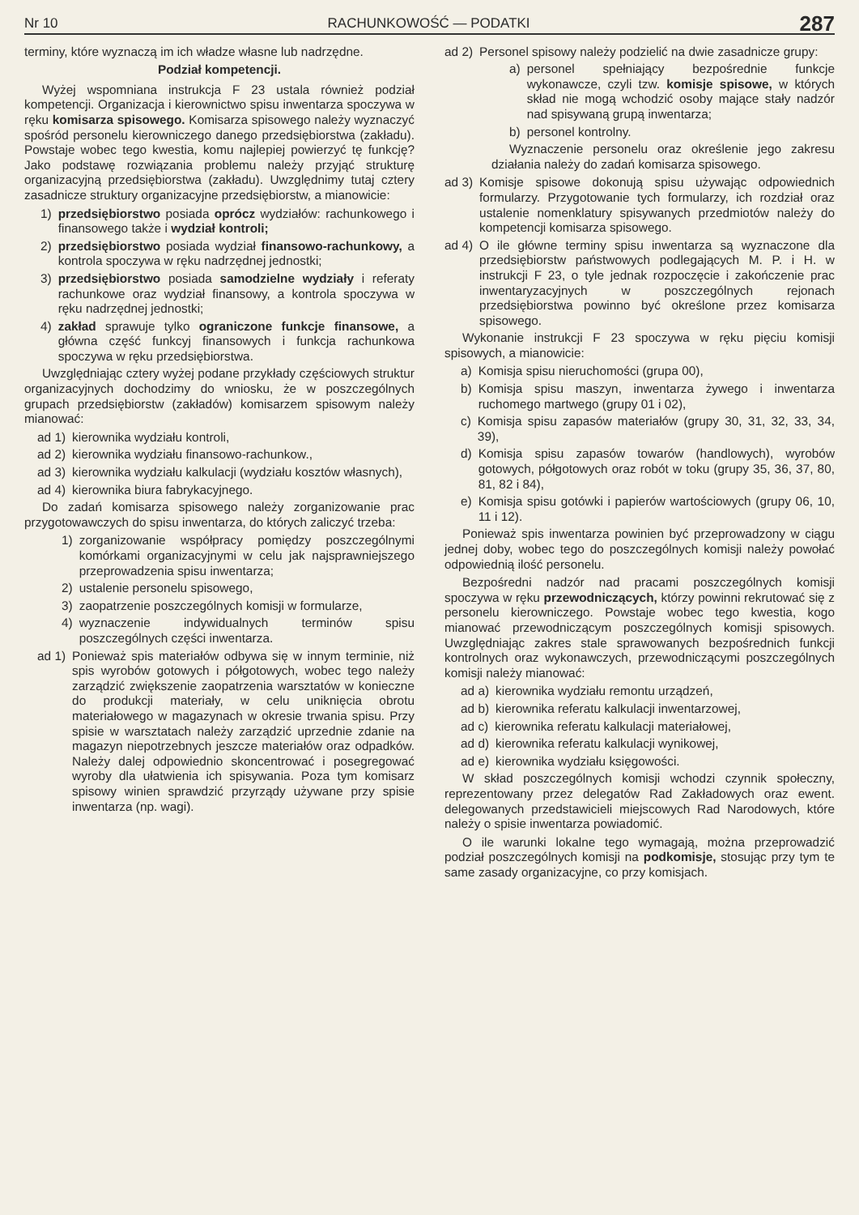Nr 10 RACHUNKOWOŚĆ — PODATKI 287
terminy, które wyznaczą im ich władze własne lub nadrzędne.
Podział kompetencji.
Wyżej wspomniana instrukcja F 23 ustala również podział kompetencji. Organizacja i kierownictwo spisu inwentarza spoczywa w ręku komisarza spisowego. Komisarza spisowego należy wyznaczyć spośród personelu kierowniczego danego przedsiębiorstwa (zakładu). Powstaje wobec tego kwestia, komu najlepiej powierzyć tę funkcję? Jako podstawę rozwiązania problemu należy przyjąć strukturę organizacyjną przedsiębiorstwa (zakładu). Uwzględnimy tutaj cztery zasadnicze struktury organizacyjne przedsiębiorstw, a mianowicie:
1) przedsiębiorstwo posiada oprócz wydziałów: rachunkowego i finansowego także i wydział kontroli;
2) przedsiębiorstwo posiada wydział finansowo-rachunkowy, a kontrola spoczywa w ręku nadrzędnej jednostki;
3) przedsiębiorstwo posiada samodzielne wydziały i referaty rachunkowe oraz wydział finansowy, a kontrola spoczywa w ręku nadrzędnej jednostki;
4) zakład sprawuje tylko ograniczone funkcje finansowe, a główna część funkcyj finansowych i funkcja rachunkowa spoczywa w ręku przedsiębiorstwa.
Uwzględniając cztery wyżej podane przykłady częściowych struktur organizacyjnych dochodzimy do wniosku, że w poszczególnych grupach przedsiębiorstw (zakładów) komisarzem spisowym należy mianować:
ad 1) kierownika wydziału kontroli,
ad 2) kierownika wydziału finansowo-rachunkow.,
ad 3) kierownika wydziału kalkulacji (wydziału kosztów własnych),
ad 4) kierownika biura fabrykacyjnego.
Do zadań komisarza spisowego należy zorganizowanie prac przygotowawczych do spisu inwentarza, do których zaliczyć trzeba:
1) zorganizowanie współpracy pomiędzy poszczególnymi komórkami organizacyjnymi w celu jak najsprawniejszego przeprowadzenia spisu inwentarza;
2) ustalenie personelu spisowego,
3) zaopatrzenie poszczególnych komisji w formularze,
4) wyznaczenie indywidualnych terminów spisu poszczególnych części inwentarza.
ad 1) Ponieważ spis materiałów odbywa się w innym terminie, niż spis wyrobów gotowych i półgotowych, wobec tego należy zarządzić zwiększenie zaopatrzenia warsztatów w konieczne do produkcji materiały, w celu uniknięcia obrotu materiałowego w magazynach w okresie trwania spisu. Przy spisie w warsztatach należy zarządzić uprzednie zdanie na magazyn niepotrzebnych jeszcze materiałów oraz odpadków. Należy dalej odpowiednio skoncentrować i posegregować wyroby dla ułatwienia ich spisywania. Poza tym komisarz spisowy winien sprawdzić przyrządy używane przy spisie inwentarza (np. wagi).
ad 2) Personel spisowy należy podzielić na dwie zasadnicze grupy:
a) personel spełniający bezpośrednie funkcje wykonawcze, czyli tzw. komisje spisowe, w których skład nie mogą wchodzić osoby mające stały nadzór nad spisywaną grupą inwentarza;
b) personel kontrolny.
Wyznaczenie personelu oraz określenie jego zakresu działania należy do zadań komisarza spisowego.
ad 3) Komisje spisowe dokonują spisu używając odpowiednich formularzy. Przygotowanie tych formularzy, ich rozdział oraz ustalenie nomenklatury spisywanych przedmiotów należy do kompetencji komisarza spisowego.
ad 4) O ile główne terminy spisu inwentarza są wyznaczone dla przedsiębiorstw państwowych podlegających M. P. i H. w instrukcji F 23, o tyle jednak rozpoczęcie i zakończenie prac inwentaryzacyjnych w poszczególnych rejonach przedsiębiorstwa powinno być określone przez komisarza spisowego.
Wykonanie instrukcji F 23 spoczywa w ręku pięciu komisji spisowych, a mianowicie:
a) Komisja spisu nieruchomości (grupa 00),
b) Komisja spisu maszyn, inwentarza żywego i inwentarza ruchomego martwego (grupy 01 i 02),
c) Komisja spisu zapasów materiałów (grupy 30, 31, 32, 33, 34, 39),
d) Komisja spisu zapasów towarów (handlowych), wyrobów gotowych, półgotowych oraz robót w toku (grupy 35, 36, 37, 80, 81, 82 i 84),
e) Komisja spisu gotówki i papierów wartościowych (grupy 06, 10, 11 i 12).
Ponieważ spis inwentarza powinien być przeprowadzony w ciągu jednej doby, wobec tego do poszczególnych komisji należy powołać odpowiednią ilość personelu.
Bezpośredni nadzór nad pracami poszczególnych komisji spoczywa w ręku przewodniczących, którzy powinni rekrutować się z personelu kierowniczego. Powstaje wobec tego kwestia, kogo mianować przewodniczącym poszczególnych komisji spisowych. Uwzględniając zakres stale sprawowanych bezpośrednich funkcji kontrolnych oraz wykonawczych, przewodniczącymi poszczególnych komisji należy mianować:
ad a) kierownika wydziału remontu urządzeń,
ad b) kierownika referatu kalkulacji inwentarzowej,
ad c) kierownika referatu kalkulacji materiałowej,
ad d) kierownika referatu kalkulacji wynikowej,
ad e) kierownika wydziału księgowości.
W skład poszczególnych komisji wchodzi czynnik społeczny, reprezentowany przez delegatów Rad Zakładowych oraz ewent. delegowanych przedstawicieli miejscowych Rad Narodowych, które należy o spisie inwentarza powiadomić.
O ile warunki lokalne tego wymagają, można przeprowadzić podział poszczególnych komisji na podkomisje, stosując przy tym te same zasady organizacyjne, co przy komisjach.